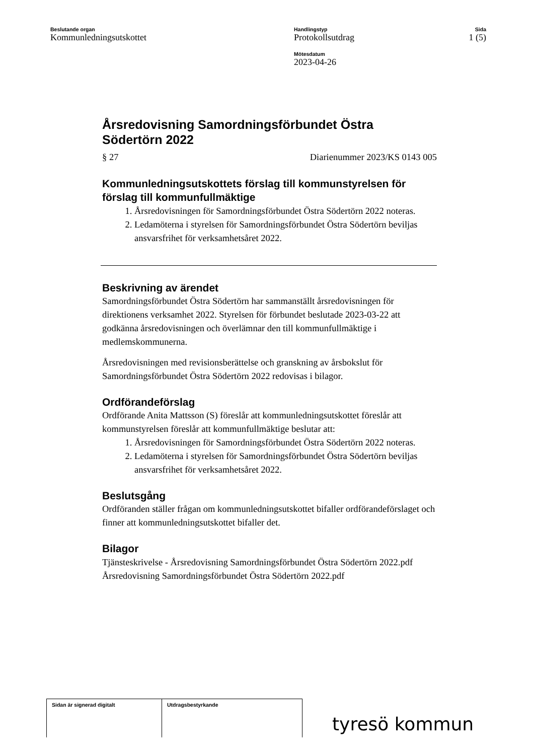Beslutande organ
Kommunledningsutskottet
Handlingstyp
Protokollsutdrag
Mötesdatum
2023-04-26
Sida
1 (5)
Årsredovisning Samordningsförbundet Östra Södertörn 2022
§ 27 Diarienummer 2023/KS 0143 005
Kommunledningsutskottets förslag till kommunstyrelsen för förslag till kommunfullmäktige
1. Årsredovisningen för Samordningsförbundet Östra Södertörn 2022 noteras.
2. Ledamöterna i styrelsen för Samordningsförbundet Östra Södertörn beviljas ansvarsfrihet för verksamhetsåret 2022.
Beskrivning av ärendet
Samordningsförbundet Östra Södertörn har sammanställt årsredovisningen för direktionens verksamhet 2022. Styrelsen för förbundet beslutade 2023-03-22 att godkänna årsredovisningen och överlämnar den till kommunfullmäktige i medlemskommunerna.
Årsredovisningen med revisionsberättelse och granskning av årsbokslut för Samordningsförbundet Östra Södertörn 2022 redovisas i bilagor.
Ordförandeförslag
Ordförande Anita Mattsson (S) föreslår att kommunledningsutskottet föreslår att kommunstyrelsen föreslår att kommunfullmäktige beslutar att:
1. Årsredovisningen för Samordningsförbundet Östra Södertörn 2022 noteras.
2. Ledamöterna i styrelsen för Samordningsförbundet Östra Södertörn beviljas ansvarsfrihet för verksamhetsåret 2022.
Beslutsgång
Ordföranden ställer frågan om kommunledningsutskottet bifaller ordförandeförslaget och finner att kommunledningsutskottet bifaller det.
Bilagor
Tjänsteskrivelse - Årsredovisning Samordningsförbundet Östra Södertörn 2022.pdf
Årsredovisning Samordningsförbundet Östra Södertörn 2022.pdf
Sidan är signerad digitalt Utdragsbestyrkande
tyresö kommun